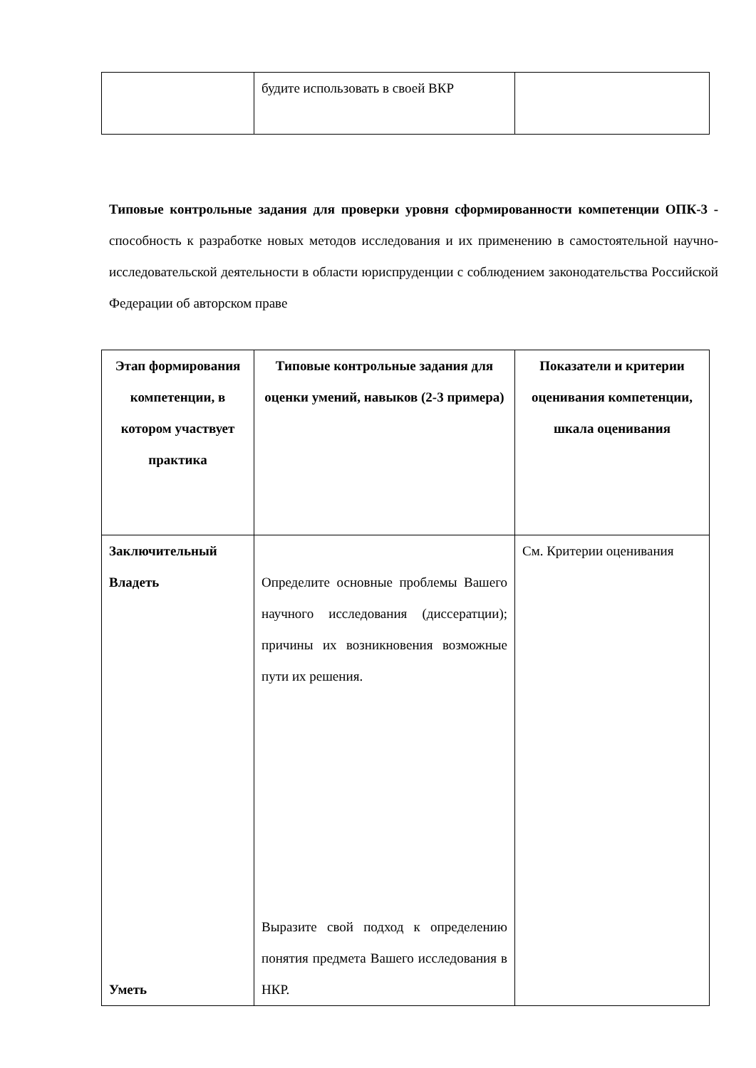| | будите использовать в своей ВКР | |
Типовые контрольные задания для проверки уровня сформированности компетенции ОПК-3 - способность к разработке новых методов исследования и их применению в самостоятельной научно-исследовательской деятельности в области юриспруденции с соблюдением законодательства Российской Федерации об авторском праве
| Этап формирования компетенции, в котором участвует практика | Типовые контрольные задания для оценки умений, навыков (2-3 примера) | Показатели и критерии оценивания компетенции, шкала оценивания |
| --- | --- | --- |
| Заключительный Владеть Уметь | Определите основные проблемы Вашего научного исследования (диссератции); причины их возникновения возможные пути их решения. Выразите свой подход к определению понятия предмета Вашего исследования в НКР. | См. Критерии оценивания |